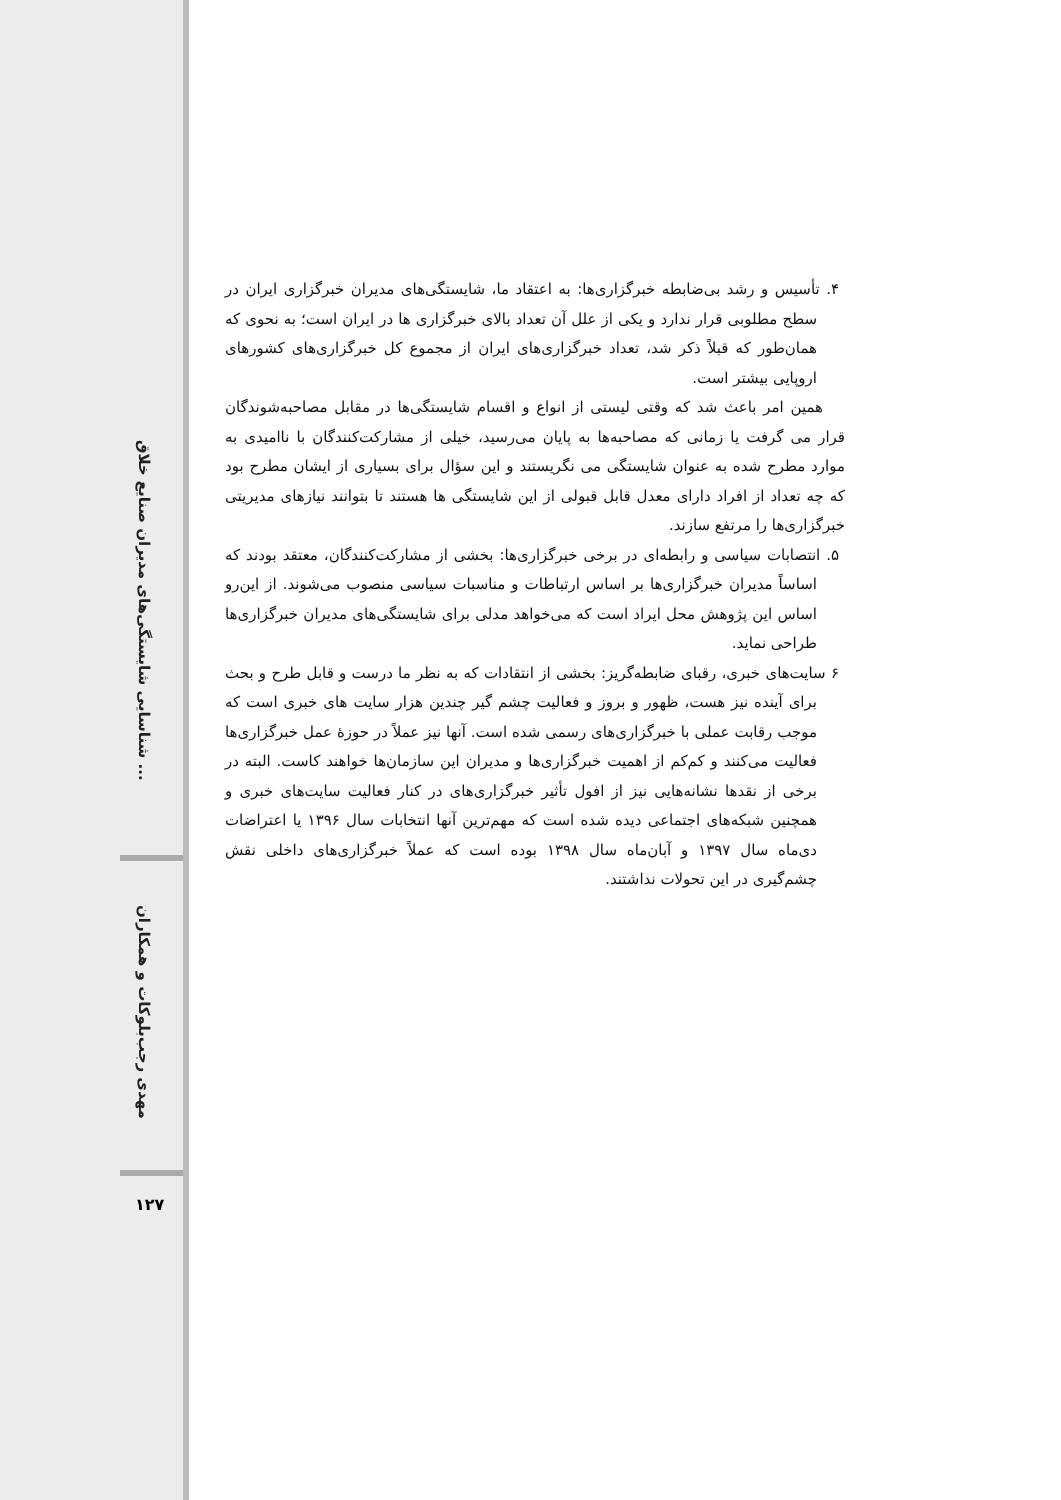شناسایی شایستگی‌های مدیران صنایع خلاق ...
مهدی رجب‌بلوکات و همکاران
۱۲۷
۴. تأسیس و رشد بی‌ضابطه خبرگزاری‌ها: به اعتقاد ما، شایستگی‌های مدیران خبرگزاری ایران در سطح مطلوبی قرار ندارد و یکی از علل آن تعداد بالای خبرگزاری ها در ایران است؛ به نحوی که همان‌طور که قبلاً ذکر شد، تعداد خبرگزاری‌های ایران از مجموع کل خبرگزاری‌های کشورهای اروپایی بیشتر است.
همین امر باعث شد که وقتی لیستی از انواع و اقسام شایستگی‌ها در مقابل مصاحبه‌شوندگان قرار می گرفت یا زمانی که مصاحبه‌ها به پایان می‌رسید، خیلی از مشارکت‌کنندگان با ناامیدی به موارد مطرح شده به عنوان شایستگی می نگریستند و این سؤال برای بسیاری از ایشان مطرح بود که چه تعداد از افراد دارای معدل قابل قبولی از این شایستگی ها هستند تا بتوانند نیازهای مدیریتی خبرگزاری‌ها را مرتفع سازند.
۵. انتصابات سیاسی و رابطه‌ای در برخی خبرگزاری‌ها: بخشی از مشارکت‌کنندگان، معتقد بودند که اساساً مدیران خبرگزاری‌ها بر اساس ارتباطات و مناسبات سیاسی منصوب می‌شوند. از این‌رو اساس این پژوهش محل ایراد است که می‌خواهد مدلی برای شایستگی‌های مدیران خبرگزاری‌ها طراحی نماید.
۶ سایت‌های خبری، رقبای ضابطه‌گریز: بخشی از انتقادات که به نظر ما درست و قابل طرح و بحث برای آینده نیز هست، ظهور و بروز و فعالیت چشم گیر چندین هزار سایت های خبری است که موجب رقابت عملی با خبرگزاری‌های رسمی شده است. آنها نیز عملاً در حوزهٔ عمل خبرگزاری‌ها فعالیت می‌کنند و کم‌کم از اهمیت خبرگزاری‌ها و مدیران این سازمان‌ها خواهند کاست. البته در برخی از نقدها نشانه‌هایی نیز از افول تأثیر خبرگزاری‌های در کنار فعالیت سایت‌های خبری و همچنین شبکه‌های اجتماعی دیده شده است که مهم‌ترین آنها انتخابات سال ۱۳۹۶ یا اعتراضات دی‌ماه سال ۱۳۹۷ و آبان‌ماه سال ۱۳۹۸ بوده است که عملاً خبرگزاری‌های داخلی نقش چشم‌گیری در این تحولات نداشتند.